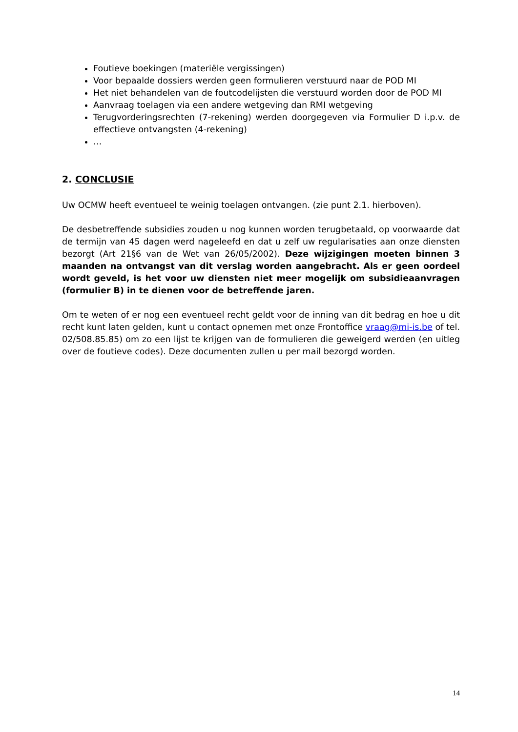Foutieve boekingen (materiële vergissingen)
Voor bepaalde dossiers werden geen formulieren verstuurd naar de POD MI
Het niet behandelen van de foutcodelijsten die verstuurd worden door de POD MI
Aanvraag toelagen via een andere wetgeving dan RMI wetgeving
Terugvorderingsrechten (7-rekening) werden doorgegeven via Formulier D i.p.v. de effectieve ontvangsten (4-rekening)
…
2. CONCLUSIE
Uw OCMW heeft eventueel te weinig toelagen ontvangen. (zie punt 2.1. hierboven).
De desbetreffende subsidies zouden u nog kunnen worden terugbetaald, op voorwaarde dat de termijn van 45 dagen werd nageleefd en dat u zelf uw regularisaties aan onze diensten bezorgt (Art 21§6 van de Wet van 26/05/2002). Deze wijzigingen moeten binnen 3 maanden na ontvangst van dit verslag worden aangebracht. Als er geen oordeel wordt geveld, is het voor uw diensten niet meer mogelijk om subsidieaanvragen (formulier B) in te dienen voor de betreffende jaren.
Om te weten of er nog een eventueel recht geldt voor de inning van dit bedrag en hoe u dit recht kunt laten gelden, kunt u contact opnemen met onze Frontoffice vraag@mi-is.be of tel. 02/508.85.85) om zo een lijst te krijgen van de formulieren die geweigerd werden (en uitleg over de foutieve codes). Deze documenten zullen u per mail bezorgd worden.
14